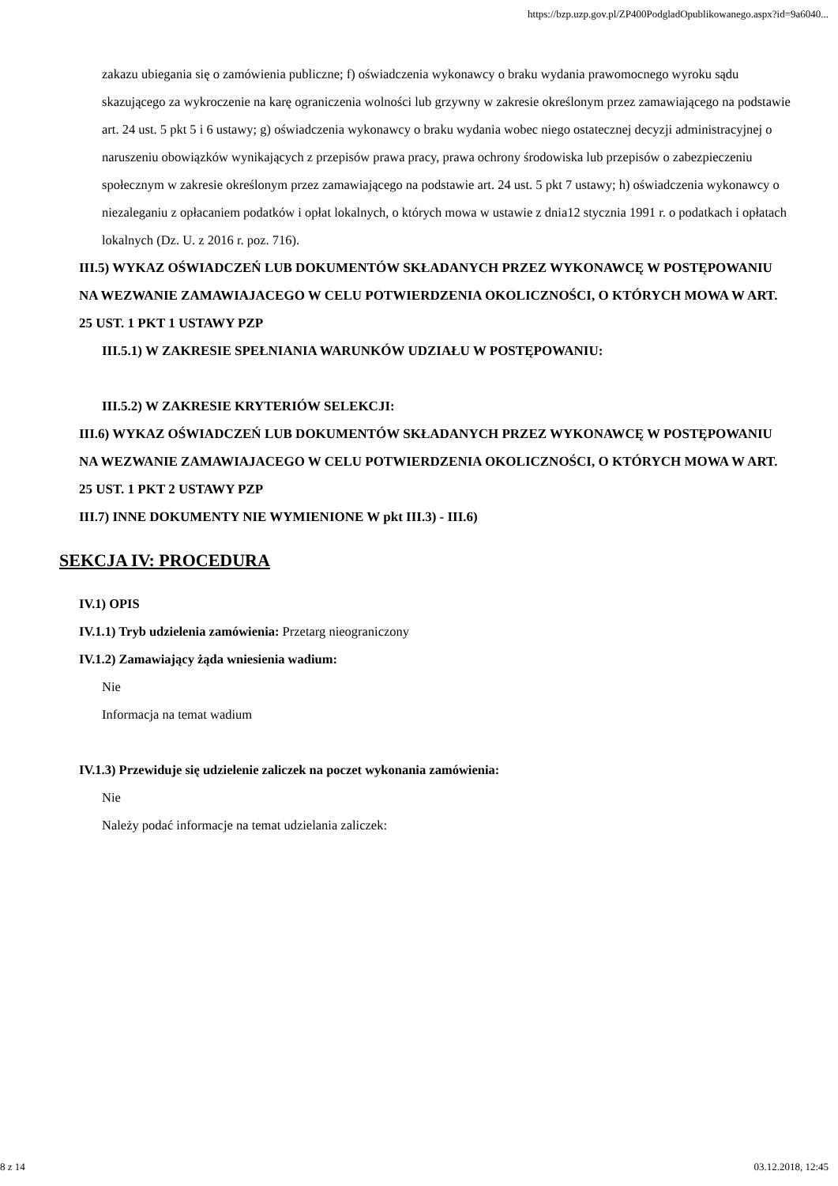https://bzp.uzp.gov.pl/ZP400PodgladOpublikowanego.aspx?id=9a6040...
zakazu ubiegania się o zamówienia publiczne; f) oświadczenia wykonawcy o braku wydania prawomocnego wyroku sądu skazującego za wykroczenie na karę ograniczenia wolności lub grzywny w zakresie określonym przez zamawiającego na podstawie art. 24 ust. 5 pkt 5 i 6 ustawy; g) oświadczenia wykonawcy o braku wydania wobec niego ostatecznej decyzji administracyjnej o naruszeniu obowiązków wynikających z przepisów prawa pracy, prawa ochrony środowiska lub przepisów o zabezpieczeniu społecznym w zakresie określonym przez zamawiającego na podstawie art. 24 ust. 5 pkt 7 ustawy; h) oświadczenia wykonawcy o niezaleganiu z opłacaniem podatków i opłat lokalnych, o których mowa w ustawie z dnia12 stycznia 1991 r. o podatkach i opłatach lokalnych (Dz. U. z 2016 r. poz. 716).
III.5) WYKAZ OŚWIADCZEŃ LUB DOKUMENTÓW SKŁADANYCH PRZEZ WYKONAWCĘ W POSTĘPOWANIU NA WEZWANIE ZAMAWIAJACEGO W CELU POTWIERDZENIA OKOLICZNOŚCI, O KTÓRYCH MOWA W ART. 25 UST. 1 PKT 1 USTAWY PZP
III.5.1) W ZAKRESIE SPEŁNIANIA WARUNKÓW UDZIAŁU W POSTĘPOWANIU:
III.5.2) W ZAKRESIE KRYTERIÓW SELEKCJI:
III.6) WYKAZ OŚWIADCZEŃ LUB DOKUMENTÓW SKŁADANYCH PRZEZ WYKONAWCĘ W POSTĘPOWANIU NA WEZWANIE ZAMAWIAJACEGO W CELU POTWIERDZENIA OKOLICZNOŚCI, O KTÓRYCH MOWA W ART. 25 UST. 1 PKT 2 USTAWY PZP
III.7) INNE DOKUMENTY NIE WYMIENIONE W pkt III.3) - III.6)
SEKCJA IV: PROCEDURA
IV.1) OPIS
IV.1.1) Tryb udzielenia zamówienia: Przetarg nieograniczony
IV.1.2) Zamawiający żąda wniesienia wadium:
Nie
Informacja na temat wadium
IV.1.3) Przewiduje się udzielenie zaliczek na poczet wykonania zamówienia:
Nie
Należy podać informacje na temat udzielania zaliczek:
8 z 14 03.12.2018, 12:45